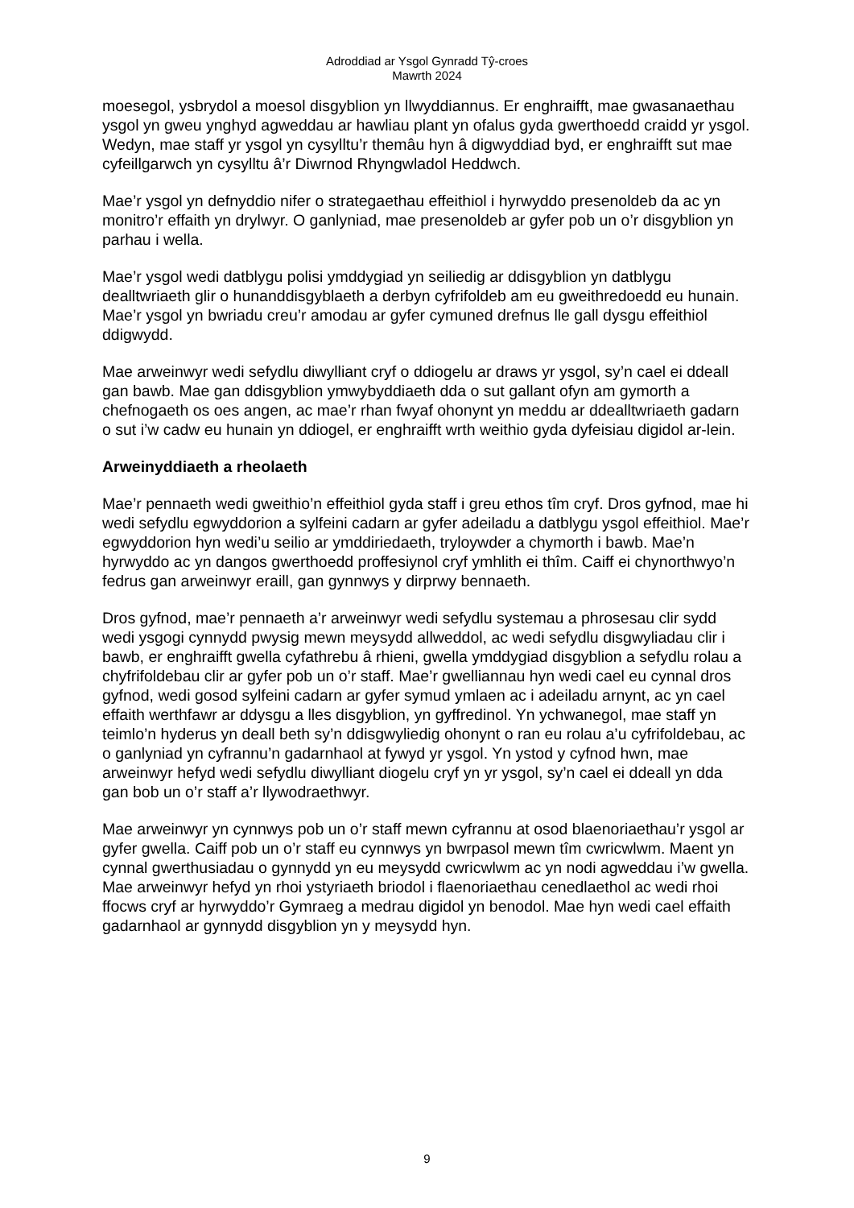Adroddiad ar Ysgol Gynradd Tŷ-croes
Mawrth 2024
moesegol, ysbrydol a moesol disgyblion yn llwyddiannus. Er enghraifft, mae gwasanaethau ysgol yn gweu ynghyd agweddau ar hawliau plant yn ofalus gyda gwerthoedd craidd yr ysgol. Wedyn, mae staff yr ysgol yn cysylltu’r themâu hyn â digwyddiad byd, er enghraifft sut mae cyfeillgarwch yn cysylltu â’r Diwrnod Rhyngwladol Heddwch.
Mae’r ysgol yn defnyddio nifer o strategaethau effeithiol i hyrwyddo presenoldeb da ac yn monitro’r effaith yn drylwyr. O ganlyniad, mae presenoldeb ar gyfer pob un o’r disgyblion yn parhau i wella.
Mae’r ysgol wedi datblygu polisi ymddygiad yn seiliedig ar ddisgyblion yn datblygu dealltwriaeth glir o hunanddisgyblaeth a derbyn cyfrifoldeb am eu gweithredoedd eu hunain. Mae’r ysgol yn bwriadu creu’r amodau ar gyfer cymuned drefnus lle gall dysgu effeithiol ddigwydd.
Mae arweinwyr wedi sefydlu diwylliant cryf o ddiogelu ar draws yr ysgol, sy’n cael ei ddeall gan bawb. Mae gan ddisgyblion ymwybyddiaeth dda o sut gallant ofyn am gymorth a chefnogaeth os oes angen, ac mae’r rhan fwyaf ohonynt yn meddu ar ddealltwriaeth gadarn o sut i’w cadw eu hunain yn ddiogel, er enghraifft wrth weithio gyda dyfeisiau digidol ar-lein.
Arweinyddiaeth a rheolaeth
Mae’r pennaeth wedi gweithio’n effeithiol gyda staff i greu ethos tîm cryf. Dros gyfnod, mae hi wedi sefydlu egwyddorion a sylfeini cadarn ar gyfer adeiladu a datblygu ysgol effeithiol. Mae’r egwyddorion hyn wedi’u seilio ar ymddiriedaeth, tryloywder a chymorth i bawb. Mae’n hyrwyddo ac yn dangos gwerthoedd proffesiynol cryf ymhlith ei thîm. Caiff ei chynorthwyo’n fedrus gan arweinwyr eraill, gan gynnwys y dirprwy bennaeth.
Dros gyfnod, mae’r pennaeth a’r arweinwyr wedi sefydlu systemau a phrosesau clir sydd wedi ysgogi cynnydd pwysig mewn meysydd allweddol, ac wedi sefydlu disgwyliadau clir i bawb, er enghraifft gwella cyfathrebu â rhieni, gwella ymddygiad disgyblion a sefydlu rolau a chyfrifoldebau clir ar gyfer pob un o’r staff. Mae’r gwelliannau hyn wedi cael eu cynnal dros gyfnod, wedi gosod sylfeini cadarn ar gyfer symud ymlaen ac i adeiladu arnynt, ac yn cael effaith werthfawr ar ddysgu a lles disgyblion, yn gyffredinol. Yn ychwanegol, mae staff yn teimlo’n hyderus yn deall beth sy’n ddisgwyliedig ohonynt o ran eu rolau a’u cyfrifoldebau, ac o ganlyniad yn cyfrannu’n gadarnhaol at fywyd yr ysgol. Yn ystod y cyfnod hwn, mae arweinwyr hefyd wedi sefydlu diwylliant diogelu cryf yn yr ysgol, sy’n cael ei ddeall yn dda gan bob un o’r staff a’r llywodraethwyr.
Mae arweinwyr yn cynnwys pob un o’r staff mewn cyfrannu at osod blaenoriaethau’r ysgol ar gyfer gwella. Caiff pob un o’r staff eu cynnwys yn bwrpasol mewn tîm cwricwlwm. Maent yn cynnal gwerthusiadau o gynnydd yn eu meysydd cwricwlwm ac yn nodi agweddau i’w gwella. Mae arweinwyr hefyd yn rhoi ystyriaeth briodol i flaenoriaethau cenedlaethol ac wedi rhoi ffocws cryf ar hyrwyddo’r Gymraeg a medrau digidol yn benodol. Mae hyn wedi cael effaith gadarnhaol ar gynnydd disgyblion yn y meysydd hyn.
9